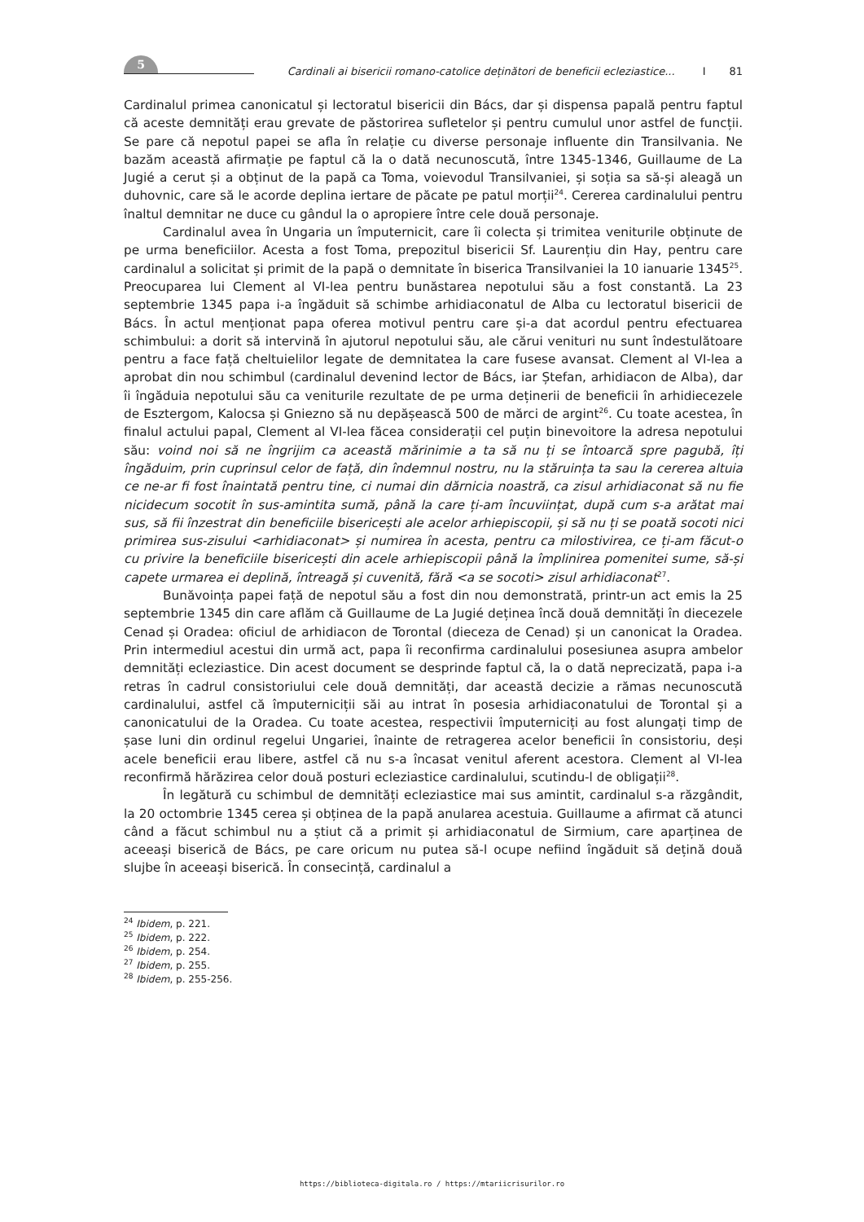5
Cardinali ai bisericii romano-catolice deținători de beneficii ecleziastice... I 81
Cardinalul primea canonicatul și lectoratul bisericii din Bács, dar și dispensa papală pentru faptul că aceste demnități erau grevate de păstorirea sufletelor și pentru cumulul unor astfel de funcții. Se pare că nepotul papei se afla în relație cu diverse personaje influente din Transilvania. Ne bazăm această afirmație pe faptul că la o dată necunoscută, între 1345-1346, Guillaume de La Jugié a cerut și a obținut de la papă ca Toma, voievodul Transilvaniei, și soția sa să-și aleagă un duhovnic, care să le acorde deplina iertare de păcate pe patul morții<sup>24</sup>. Cererea cardinalului pentru înaltul demnitar ne duce cu gândul la o apropiere între cele două personaje.
Cardinalul avea în Ungaria un împuternicit, care îi colecta și trimitea veniturile obținute de pe urma beneficiilor. Acesta a fost Toma, prepozitul bisericii Sf. Laurențiu din Hay, pentru care cardinalul a solicitat și primit de la papă o demnitate în biserica Transilvaniei la 10 ianuarie 1345<sup>25</sup>. Preocuparea lui Clement al VI-lea pentru bunăstarea nepotului său a fost constantă. La 23 septembrie 1345 papa i-a îngăduit să schimbe arhidiaconatul de Alba cu lectoratul bisericii de Bács. În actul menționat papa oferea motivul pentru care și-a dat acordul pentru efectuarea schimbului: a dorit să intervină în ajutorul nepotului său, ale cărui venituri nu sunt îndestulătoare pentru a face față cheltuielilor legate de demnitatea la care fusese avansat. Clement al VI-lea a aprobat din nou schimbul (cardinalul devenind lector de Bács, iar Ștefan, arhidiacon de Alba), dar îi îngăduia nepotului său ca veniturile rezultate de pe urma deținerii de beneficii în arhidiecezele de Esztergom, Kalocsa și Gniezno să nu depășească 500 de mărci de argint<sup>26</sup>. Cu toate acestea, în finalul actului papal, Clement al VI-lea făcea considerații cel puțin binevoitore la adresa nepotului său: voind noi să ne îngrijim ca această mărinimie a ta să nu ți se întoarcă spre pagubă, îți îngăduim, prin cuprinsul celor de față, din îndemnul nostru, nu la stăruința ta sau la cererea altuia ce ne-ar fi fost înaintată pentru tine, ci numai din dărnicia noastră, ca zisul arhidiaconat să nu fie nicidecum socotit în sus-amintita sumă, până la care ți-am încuviințat, după cum s-a arătat mai sus, să fii înzestrat din beneficiile bisericești ale acelor arhiepiscopii, și să nu ți se poată socoti nici primirea sus-zisului <arhidiaconat> și numirea în acesta, pentru ca milostivirea, ce ți-am făcut-o cu privire la beneficiile bisericești din acele arhiepiscopii până la împlinirea pomenitei sume, să-și capete urmarea ei deplină, întreagă și cuvenită, fără <a se socoti> zisul arhidiaconat<sup>27</sup>.
Bunăvoința papei față de nepotul său a fost din nou demonstrată, printr-un act emis la 25 septembrie 1345 din care aflăm că Guillaume de La Jugié deținea încă două demnități în diecezele Cenad și Oradea: oficiul de arhidiacon de Torontal (dieceza de Cenad) și un canonicat la Oradea. Prin intermediul acestui din urmă act, papa îi reconfirma cardinalului posesiunea asupra ambelor demnități ecleziastice. Din acest document se desprinde faptul că, la o dată neprecizată, papa i-a retras în cadrul consistoriului cele două demnități, dar această decizie a rămas necunoscută cardinalului, astfel că împuterniciții săi au intrat în posesia arhidiaconatului de Torontal și a canonicatului de la Oradea. Cu toate acestea, respectivii împuterniciți au fost alungați timp de șase luni din ordinul regelui Ungariei, înainte de retragerea acelor beneficii în consistoriu, deși acele beneficii erau libere, astfel că nu s-a încasat venitul aferent acestora. Clement al VI-lea reconfirmă hărăzirea celor două posturi ecleziastice cardinalului, scutindu-l de obligații<sup>28</sup>.
În legătură cu schimbul de demnități ecleziastice mai sus amintit, cardinalul s-a răzgândit, la 20 octombrie 1345 cerea și obținea de la papă anularea acestuia. Guillaume a afirmat că atunci când a făcut schimbul nu a știut că a primit și arhidiaconatul de Sirmium, care aparținea de aceeași biserică de Bács, pe care oricum nu putea să-l ocupe nefiind îngăduit să dețină două slujbe în aceeași biserică. În consecință, cardinalul a
<sup>24</sup> Ibidem, p. 221.
<sup>25</sup> Ibidem, p. 222.
<sup>26</sup> Ibidem, p. 254.
<sup>27</sup> Ibidem, p. 255.
<sup>28</sup> Ibidem, p. 255-256.
https://biblioteca-digitala.ro / https://mtariicrisurilor.ro